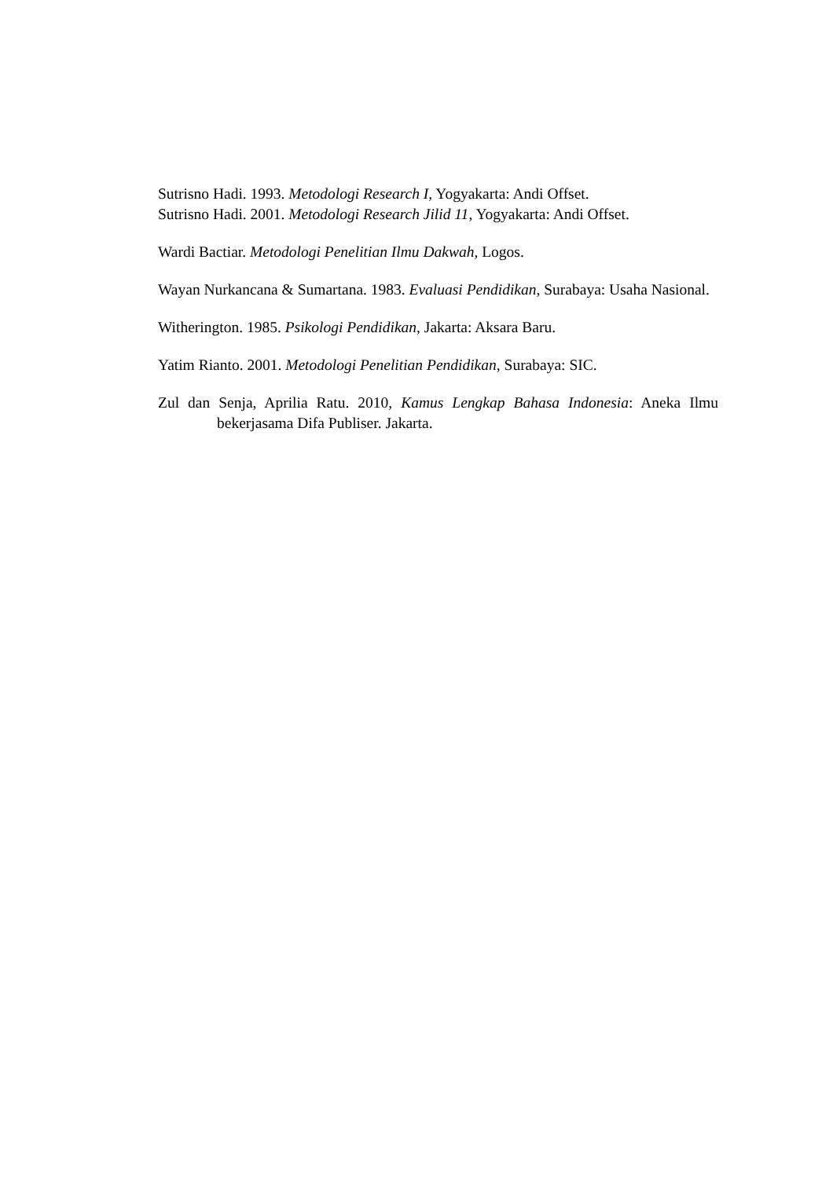Sutrisno Hadi. 1993. Metodologi Research I, Yogyakarta: Andi Offset.
Sutrisno Hadi. 2001. Metodologi Research Jilid 11, Yogyakarta: Andi Offset.
Wardi Bactiar. Metodologi Penelitian Ilmu Dakwah, Logos.
Wayan Nurkancana & Sumartana. 1983. Evaluasi Pendidikan, Surabaya: Usaha Nasional.
Witherington. 1985. Psikologi Pendidikan, Jakarta: Aksara Baru.
Yatim Rianto. 2001. Metodologi Penelitian Pendidikan, Surabaya: SIC.
Zul dan Senja, Aprilia Ratu. 2010, Kamus Lengkap Bahasa Indonesia: Aneka Ilmu bekerjasama Difa Publiser. Jakarta.